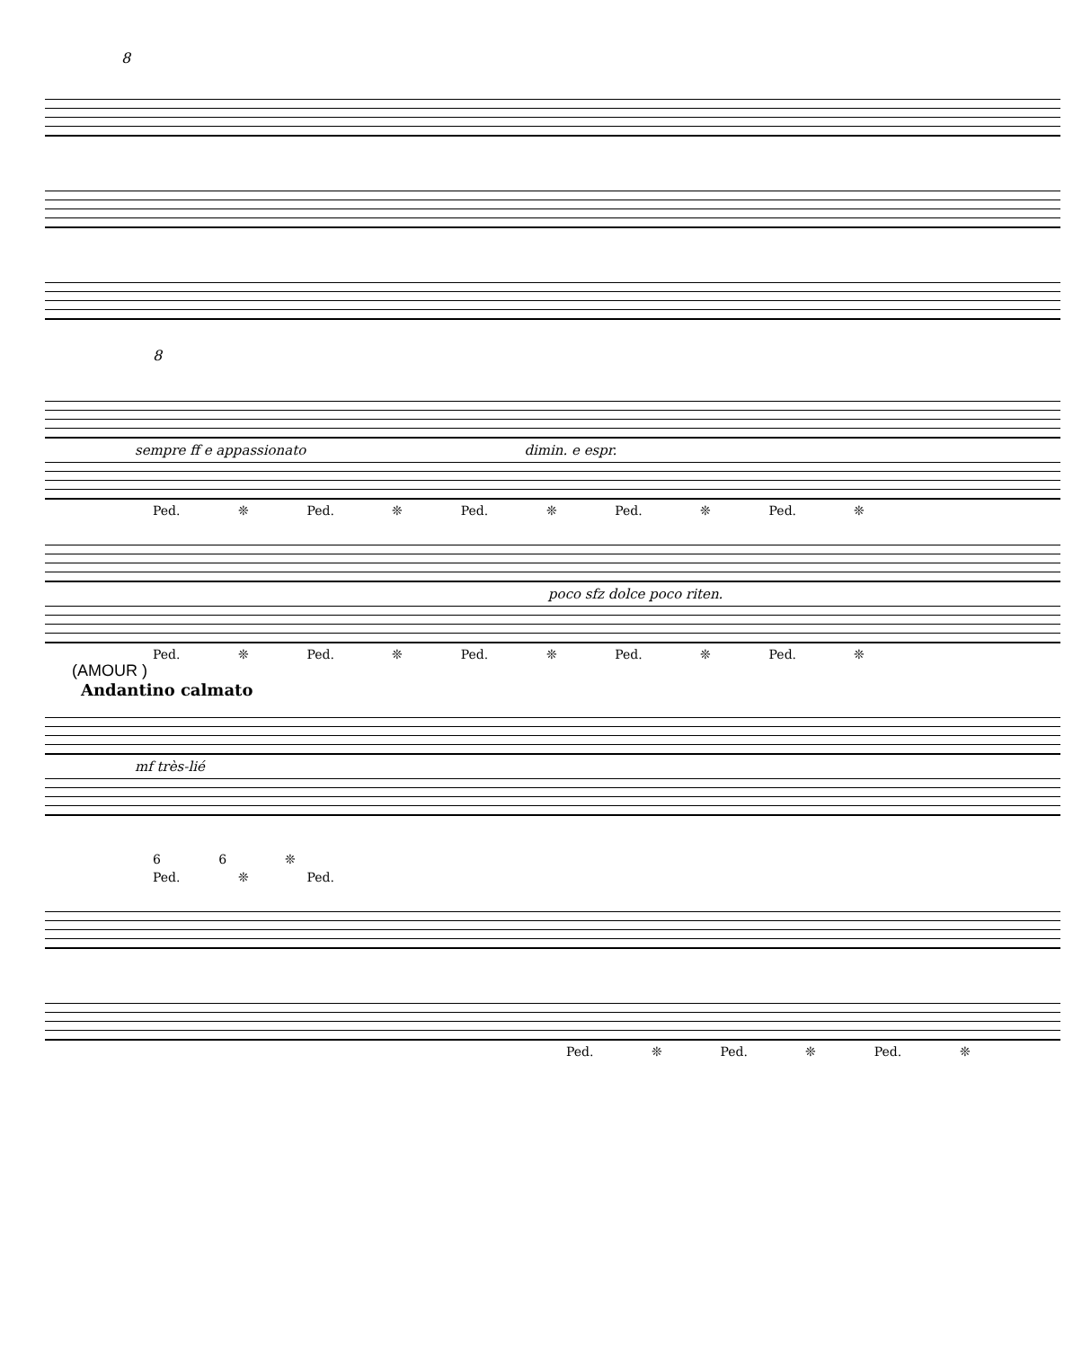8
8
sempre ff e appassionato dimin. e espr.
Ped. ❊ Ped. ❊ Ped. ❊ Ped. ❊ Ped. ❊
poco sfz dolce poco riten.
Ped. ❊ Ped. ❊ Ped. ❊ Ped. ❊ Ped. ❊
(AMOUR )
Andantino calmato
mf très-lié
6 6 ❊
Ped. ❊ Ped.
Ped. ❊ Ped. ❊ Ped. ❊